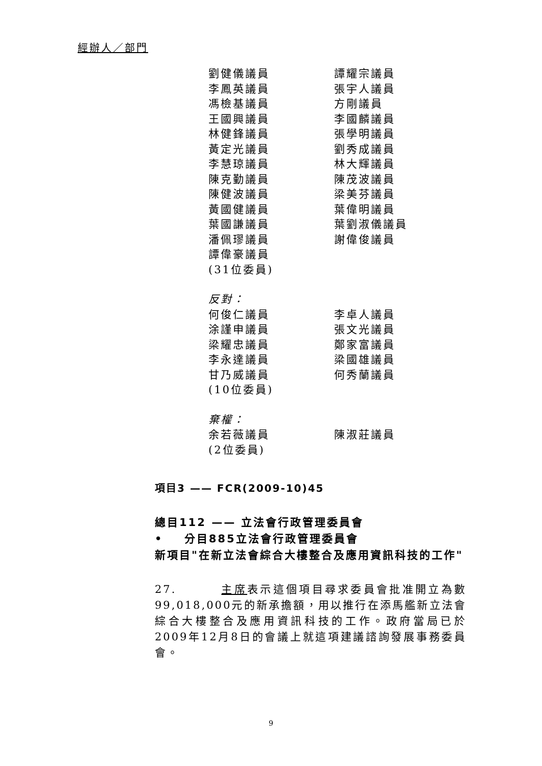經辦人／部門
劉健儀議員 譚耀宗議員
李鳳英議員 張宇人議員
馮檢基議員 方剛議員
王國興議員 李國麟議員
林健鋒議員 張學明議員
黃定光議員 劉秀成議員
李慧琼議員 林大輝議員
陳克勤議員 陳茂波議員
陳健波議員 梁美芬議員
黃國健議員 葉偉明議員
葉國謙議員 葉劉淑儀議員
潘佩璆議員 謝偉俊議員
譚偉豪議員
(31位委員)
反對：
何俊仁議員 李卓人議員
涂謹申議員 張文光議員
梁耀忠議員 鄭家富議員
李永達議員 梁國雄議員
甘乃威議員 何秀蘭議員
(10位委員)
棄權：
余若薇議員 陳淑莊議員
(2位委員)
項目3 —— FCR(2009-10)45
總目112 —— 立法會行政管理委員會
• 分目885立法會行政管理委員會
新項目"在新立法會綜合大樓整合及應用資訊科技的工作"
27. 主席表示這個項目尋求委員會批准開立為數99,018,000元的新承擔額，用以推行在添馬艦新立法會綜合大樓整合及應用資訊科技的工作。政府當局已於2009年12月8日的會議上就這項建議諮詢發展事務委員會。
9